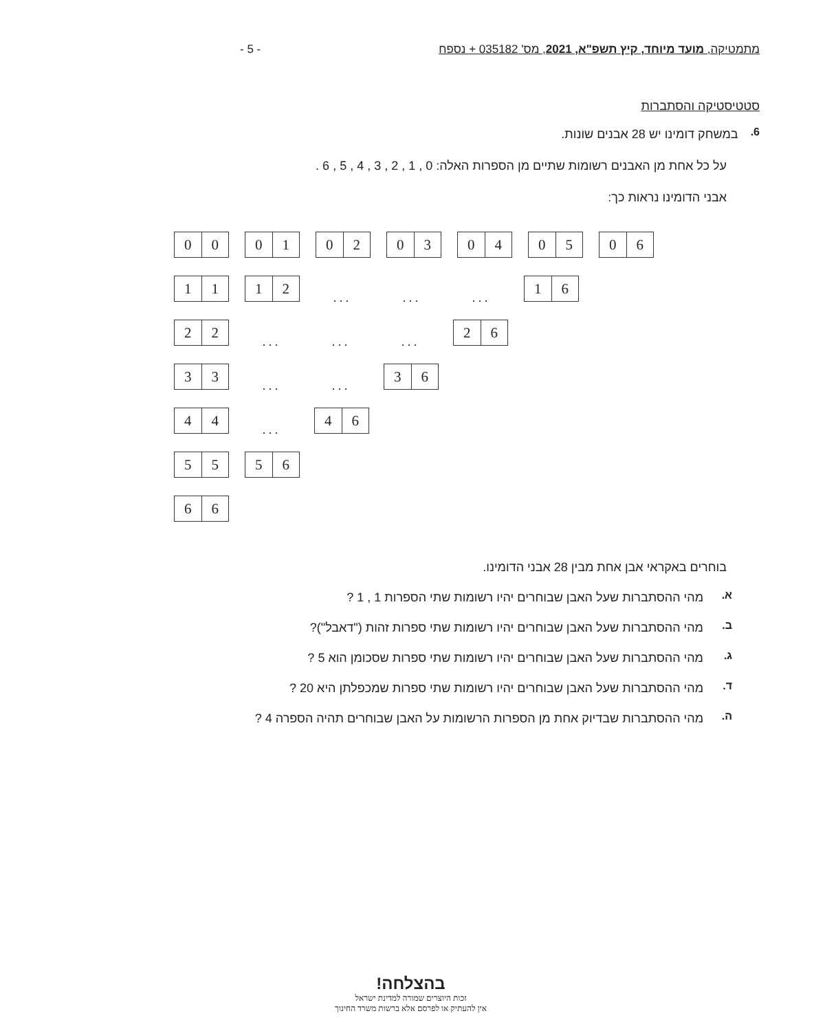מתמטיקה, מועד מיוחד, קיץ תשפ"א, 2021, מס' 035182 + נספח - 5 -
סטטיסטיקה והסתברות
6.
במשחק דומינו יש 28 אבנים שונות.
על כל אחת מן האבנים רשומות שתיים מן הספרות האלה: 0 , 1 , 2 , 3 , 4 , 5 , 6 .
אבני הדומינו נראות כך:
0 0 0 1 0 2 0 3 0 4 0 5 0 6
1 1 1 2
... ... ...
1 6
2 2
... ... ...
2 6
3 3
... ...
3 6
4 4
...
4 6
5 5 5 6
6 6
בוחרים באקראי אבן אחת מבין 28 אבני הדומינו.
א.
מהי ההסתברות שעל האבן שבוחרים יהיו רשומות שתי הספרות 1 , 1 ?
ב.
מהי ההסתברות שעל האבן שבוחרים יהיו רשומות שתי ספרות זהות ("דאבל")?
ג.
מהי ההסתברות שעל האבן שבוחרים יהיו רשומות שתי ספרות שסכומן הוא 5 ?
ד.
מהי ההסתברות שעל האבן שבוחרים יהיו רשומות שתי ספרות שמכפלתן היא 20 ?
ה.
מהי ההסתברות שבדיוק אחת מן הספרות הרשומות על האבן שבוחרים תהיה הספרה 4 ?
בהצלחה!
זכות היוצרים שמורה למדינת ישראל
אין להעתיק או לפרסם אלא ברשות משרד החינוך